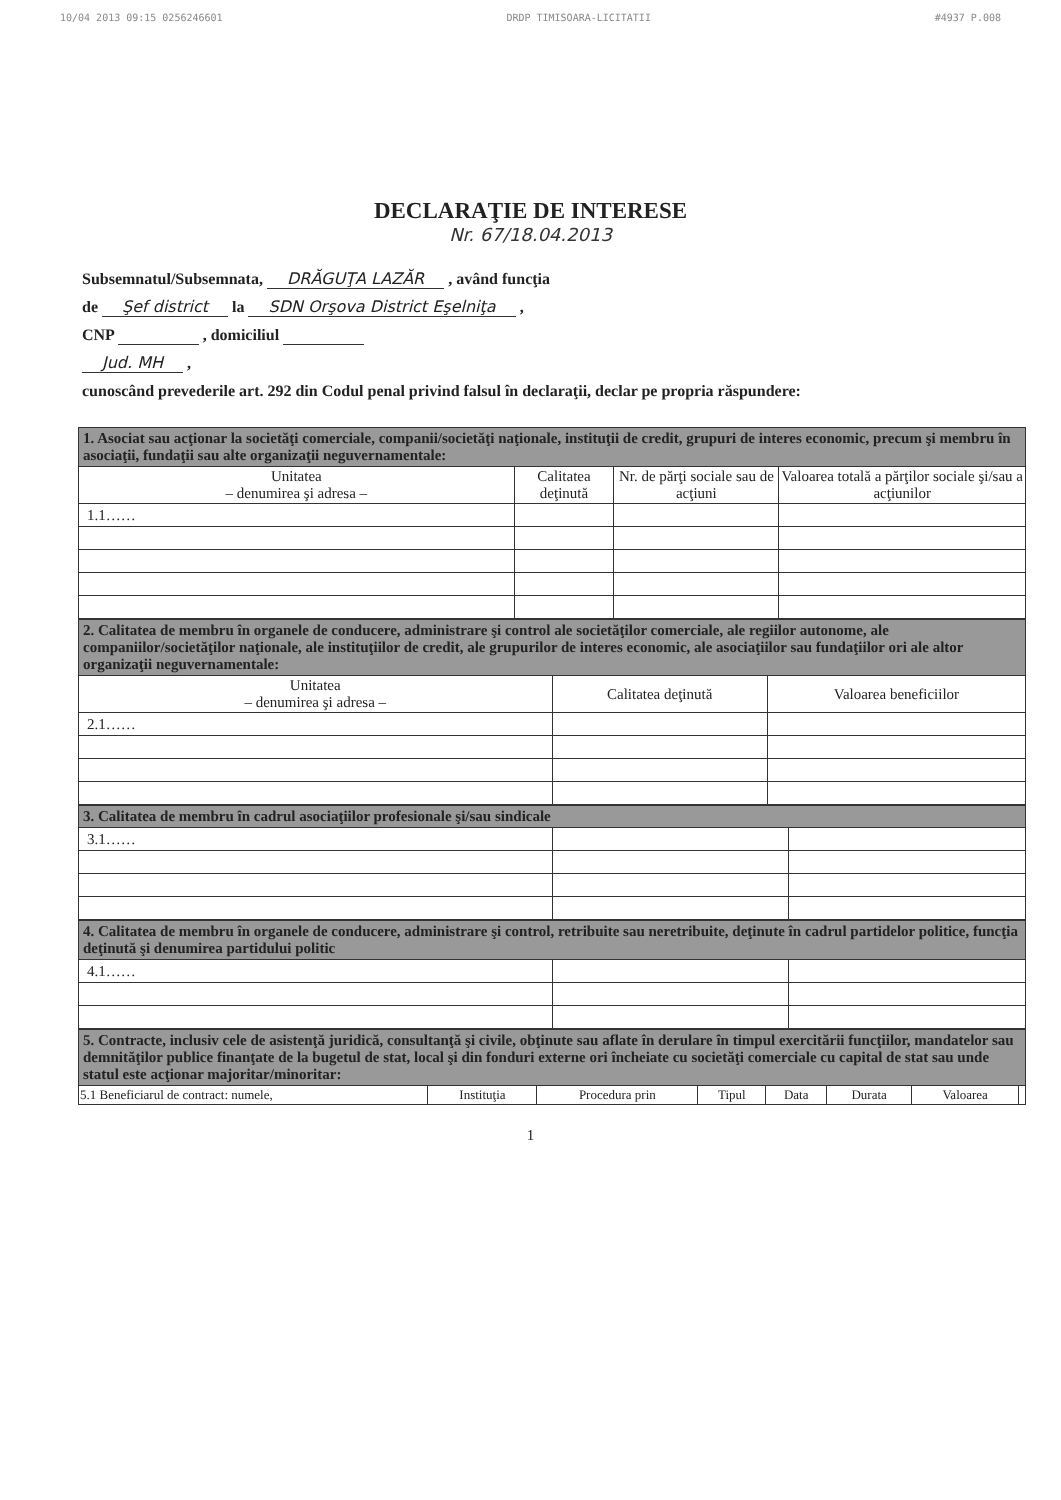10/04 2013 09:15 0256246601 DRDP TIMISOARA-LICITATII #4937 P.008
DECLARAŢIE DE INTERESE
Nr. 67/18.04.2013
Subsemnatul/Subsemnata, DRĂGUŢA LAZĂR , având funcţia
de Şef district la SDN Orşova District Eşelniţa ,
CNP , domiciliul
Jud. MH ,
cunoscând prevederile art. 292 din Codul penal privind falsul în declaraţii, declar pe propria răspundere:
| 1. Asociat sau acţionar la societăţi comerciale, companii/societăţi naţionale, instituţii de credit, grupuri de interes economic, precum şi membru în asociaţii, fundaţii sau alte organizaţii neguvernamentale: | | | |
| Unitatea – denumirea şi adresa – | Calitatea deţinută | Nr. de părţi sociale sau de acţiuni | Valoarea totală a părţilor sociale şi/sau a acţiunilor |
| 1.1…… | | | |
| 2. Calitatea de membru în organele de conducere, administrare şi control ale societăţilor comerciale, ale regiilor autonome, ale companiilor/societăţilor naţionale, ale instituţiilor de credit, ale grupurilor de interes economic, ale asociaţiilor sau fundaţiilor ori ale altor organizaţii neguvernamentale: | | |
| Unitatea – denumirea şi adresa – | Calitatea deţinută | Valoarea beneficiilor |
| 2.1…… | | |
| 3. Calitatea de membru în cadrul asociaţiilor profesionale şi/sau sindicale | | |
| 3.1…… | | |
| 4. Calitatea de membru în organele de conducere, administrare şi control, retribuite sau neretribuite, deţinute în cadrul partidelor politice, funcţia deţinută şi denumirea partidului politic | | |
| 4.1…… | | |
| 5. Contracte, inclusiv cele de asistenţă juridică, consultanţă şi civile, obţinute sau aflate în derulare în timpul exercitării funcţiilor, mandatelor sau demnităţilor publice finanţate de la bugetul de stat, local şi din fonduri externe ori încheiate cu societăţi comerciale cu capital de stat sau unde statul este acţionar majoritar/minoritar: | | | | | | | |
| 5.1 Beneficiarul de contract: numele, | Instituţia | Procedura prin | Tipul | Data | Durata | Valoarea | |
1